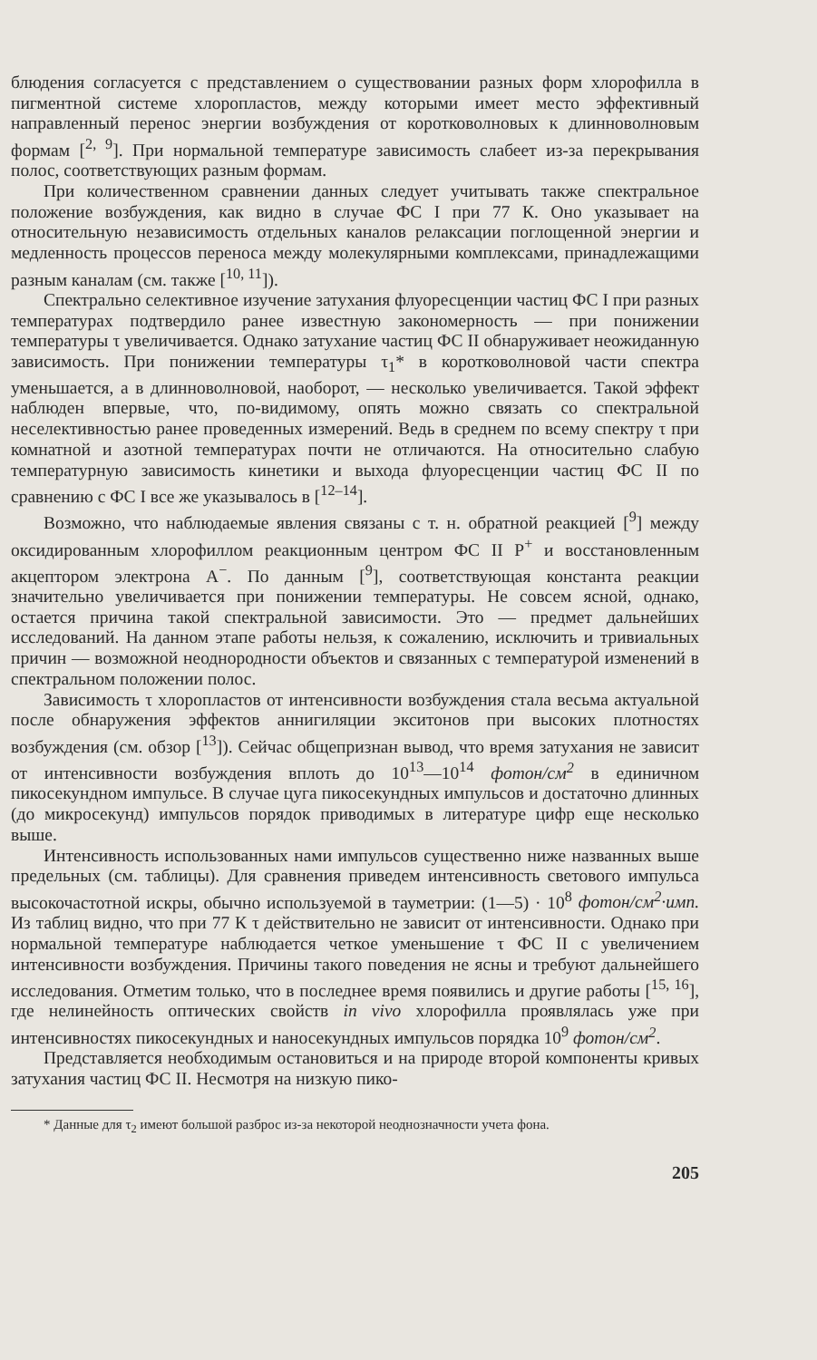блюдения согласуется с представлением о существовании разных форм хлорофилла в пигментной системе хлоропластов, между которыми имеет место эффективный направленный перенос энергии возбуждения от коротковолновых к длинноволновым формам [<sup>2, 9</sup>]. При нормальной температуре зависимость слабеет из-за перекрывания полос, соответствующих разным формам.
При количественном сравнении данных следует учитывать также спектральное положение возбуждения, как видно в случае ФС I при 77 К. Оно указывает на относительную независимость отдельных каналов релаксации поглощенной энергии и медленность процессов переноса между молекулярными комплексами, принадлежащими разным каналам (см. также [<sup>10, 11</sup>]).
Спектрально селективное изучение затухания флуоресценции частиц ФС I при разных температурах подтвердило ранее известную закономерность — при понижении температуры τ увеличивается. Однако затухание частиц ФС II обнаруживает неожиданную зависимость. При понижении температуры τ<sub>1</sub>* в коротковолновой части спектра уменьшается, а в длинноволновой, наоборот, — несколько увеличивается. Такой эффект наблюден впервые, что, по-видимому, опять можно связать со спектральной неселективностью ранее проведенных измерений. Ведь в среднем по всему спектру τ при комнатной и азотной температурах почти не отличаются. На относительно слабую температурную зависимость кинетики и выхода флуоресценции частиц ФС II по сравнению с ФС I все же указывалось в [<sup>12–14</sup>].
Возможно, что наблюдаемые явления связаны с т. н. обратной реакцией [<sup>9</sup>] между оксидированным хлорофиллом реакционным центром ФС II P<sup>+</sup> и восстановленным акцептором электрона A<sup>−</sup>. По данным [<sup>9</sup>], соответствующая константа реакции значительно увеличивается при понижении температуры. Не совсем ясной, однако, остается причина такой спектральной зависимости. Это — предмет дальнейших исследований. На данном этапе работы нельзя, к сожалению, исключить и тривиальных причин — возможной неоднородности объектов и связанных с температурой изменений в спектральном положении полос.
Зависимость τ хлоропластов от интенсивности возбуждения стала весьма актуальной после обнаружения эффектов аннигиляции экситонов при высоких плотностях возбуждения (см. обзор [<sup>13</sup>]). Сейчас общепризнан вывод, что время затухания не зависит от интенсивности возбуждения вплоть до 10<sup>13</sup>—10<sup>14</sup> фотон/см<sup>2</sup> в единичном пикосекундном импульсе. В случае цуга пикосекундных импульсов и достаточно длинных (до микросекунд) импульсов порядок приводимых в литературе цифр еще несколько выше.
Интенсивность использованных нами импульсов существенно ниже названных выше предельных (см. таблицы). Для сравнения приведем интенсивность светового импульса высокочастотной искры, обычно используемой в тауметрии: (1—5) · 10<sup>8</sup> фотон/см<sup>2</sup>·имп. Из таблиц видно, что при 77 К τ действительно не зависит от интенсивности. Однако при нормальной температуре наблюдается четкое уменьшение τ ФС II с увеличением интенсивности возбуждения. Причины такого поведения не ясны и требуют дальнейшего исследования. Отметим только, что в последнее время появились и другие работы [<sup>15, 16</sup>], где нелинейность оптических свойств in vivo хлорофилла проявлялась уже при интенсивностях пикосекундных и наносекундных импульсов порядка 10<sup>9</sup> фотон/см<sup>2</sup>.
Представляется необходимым остановиться и на природе второй компоненты кривых затухания частиц ФС II. Несмотря на низкую пико-
* Данные для τ<sub>2</sub> имеют большой разброс из-за некоторой неоднозначности учета фона.
205